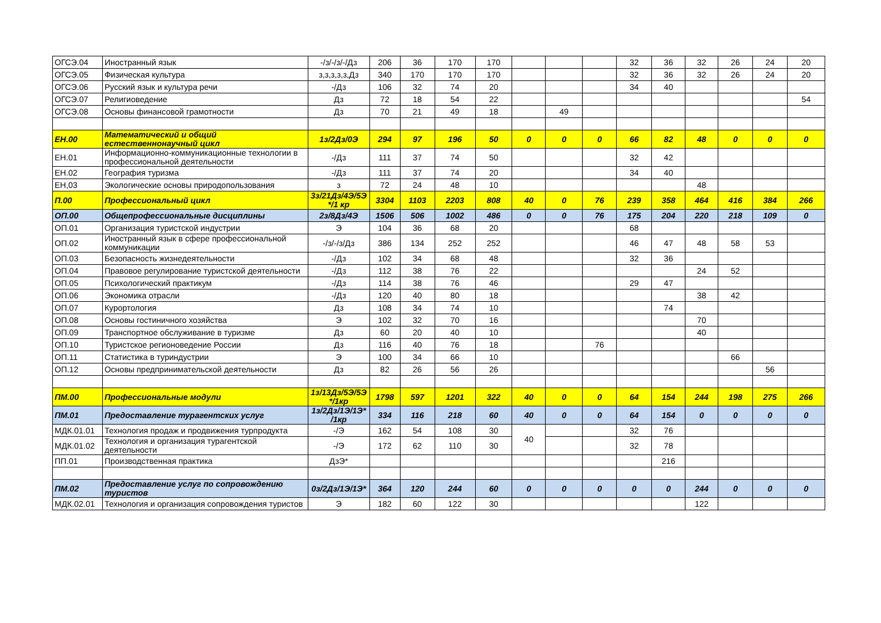| ОГСЭ.04 | Иностранный язык | -/з/-/з/-/Дз | 206 | 36 | 170 | 170 | | | | 32 | 36 | 32 | 26 | 24 | 20 |
| ОГСЭ.05 | Физическая культура | з,з,з,з,з,Дз | 340 | 170 | 170 | 170 | | | | 32 | 36 | 32 | 26 | 24 | 20 |
| ОГСЭ.06 | Русский язык и культура речи | -/Дз | 106 | 32 | 74 | 20 | | | | 34 | 40 | | | | |
| ОГСЭ.07 | Религиоведение | Дз | 72 | 18 | 54 | 22 | | | | | | | | | 54 |
| ОГСЭ.08 | Основы финансовой грамотности | Дз | 70 | 21 | 49 | 18 | | 49 | | | | | | | |
| ЕН.00 | Математический и общий естественнонаучный цикл | 1з/2Дз/0Э | 294 | 97 | 196 | 50 | 0 | 0 | 0 | 66 | 82 | 48 | 0 | 0 | 0 |
| ЕН.01 | Информационно-коммуникационные технологии в профессиональной деятельности | -/Дз | 111 | 37 | 74 | 50 | | | | 32 | 42 | | | | |
| ЕН.02 | География туризма | -/Дз | 111 | 37 | 74 | 20 | | | | 34 | 40 | | | | |
| ЕН,03 | Экологические основы природопользования | з | 72 | 24 | 48 | 10 | | | | | | 48 | | | |
| П.00 | Профессиональный цикл | 3з/21Дз/4Э/5Э */1 кр | 3304 | 1103 | 2203 | 808 | 40 | 0 | 76 | 239 | 358 | 464 | 416 | 384 | 266 |
| ОП.00 | Общепрофессиональные дисциплины | 2з/8Дз/4Э | 1506 | 506 | 1002 | 486 | 0 | 0 | 76 | 175 | 204 | 220 | 218 | 109 | 0 |
| ОП.01 | Организация туристской индустрии | Э | 104 | 36 | 68 | 20 | | | | 68 | | | | | |
| ОП.02 | Иностранный язык в сфере профессиональной коммуникации | -/з/-/з/Дз | 386 | 134 | 252 | 252 | | | | 46 | 47 | 48 | 58 | 53 | |
| ОП.03 | Безопасность жизнедеятельности | -/Дз | 102 | 34 | 68 | 48 | | | | 32 | 36 | | | | |
| ОП.04 | Правовое регулирование туристской деятельности | -/Дз | 112 | 38 | 76 | 22 | | | | | | 24 | 52 | | |
| ОП.05 | Психологический практикум | -/Дз | 114 | 38 | 76 | 46 | | | | 29 | 47 | | | | |
| ОП.06 | Экономика отрасли | -/Дз | 120 | 40 | 80 | 18 | | | | | | 38 | 42 | | |
| ОП.07 | Курортология | Дз | 108 | 34 | 74 | 10 | | | | | 74 | | | | |
| ОП.08 | Основы гостиничного хозяйства | Э | 102 | 32 | 70 | 16 | | | | | | 70 | | | |
| ОП.09 | Транспортное обслуживание в туризме | Дз | 60 | 20 | 40 | 10 | | | | | | 40 | | | |
| ОП.10 | Туристское регионоведение России | Дз | 116 | 40 | 76 | 18 | | | 76 | | | | | | |
| ОП.11 | Статистика в туриндустрии | Э | 100 | 34 | 66 | 10 | | | | | | | 66 | | |
| ОП.12 | Основы предпринимательской деятельности | Дз | 82 | 26 | 56 | 26 | | | | | | | | 56 | |
| ПМ.00 | Профессиональные модули | 1з/13Дз/5Э/5Э */1кр | 1798 | 597 | 1201 | 322 | 40 | 0 | 0 | 64 | 154 | 244 | 198 | 275 | 266 |
| ПМ.01 | Предоставление турагентских услуг | 1з/2Дз/1Э/1Э* /1кр | 334 | 116 | 218 | 60 | 40 | 0 | 0 | 64 | 154 | 0 | 0 | 0 | 0 |
| МДК.01.01 | Технология продаж и продвижения турпродукта | -/Э | 162 | 54 | 108 | 30 | 40 | | | 32 | 76 | | | | |
| МДК.01.02 | Технология и организация турагентской деятельности | -/Э | 172 | 62 | 110 | 30 | | | | 32 | 78 | | | | |
| ПП.01 | Производственная практика | ДзЭ* | | | | | | | | | 216 | | | | |
| ПМ.02 | Предоставление услуг по сопровождению туристов | 0з/2Дз/1Э/1Э* | 364 | 120 | 244 | 60 | 0 | 0 | 0 | 0 | 0 | 244 | 0 | 0 | 0 |
| МДК.02.01 | Технология и организация сопровождения туристов | Э | 182 | 60 | 122 | 30 | | | | | | 122 | | | |